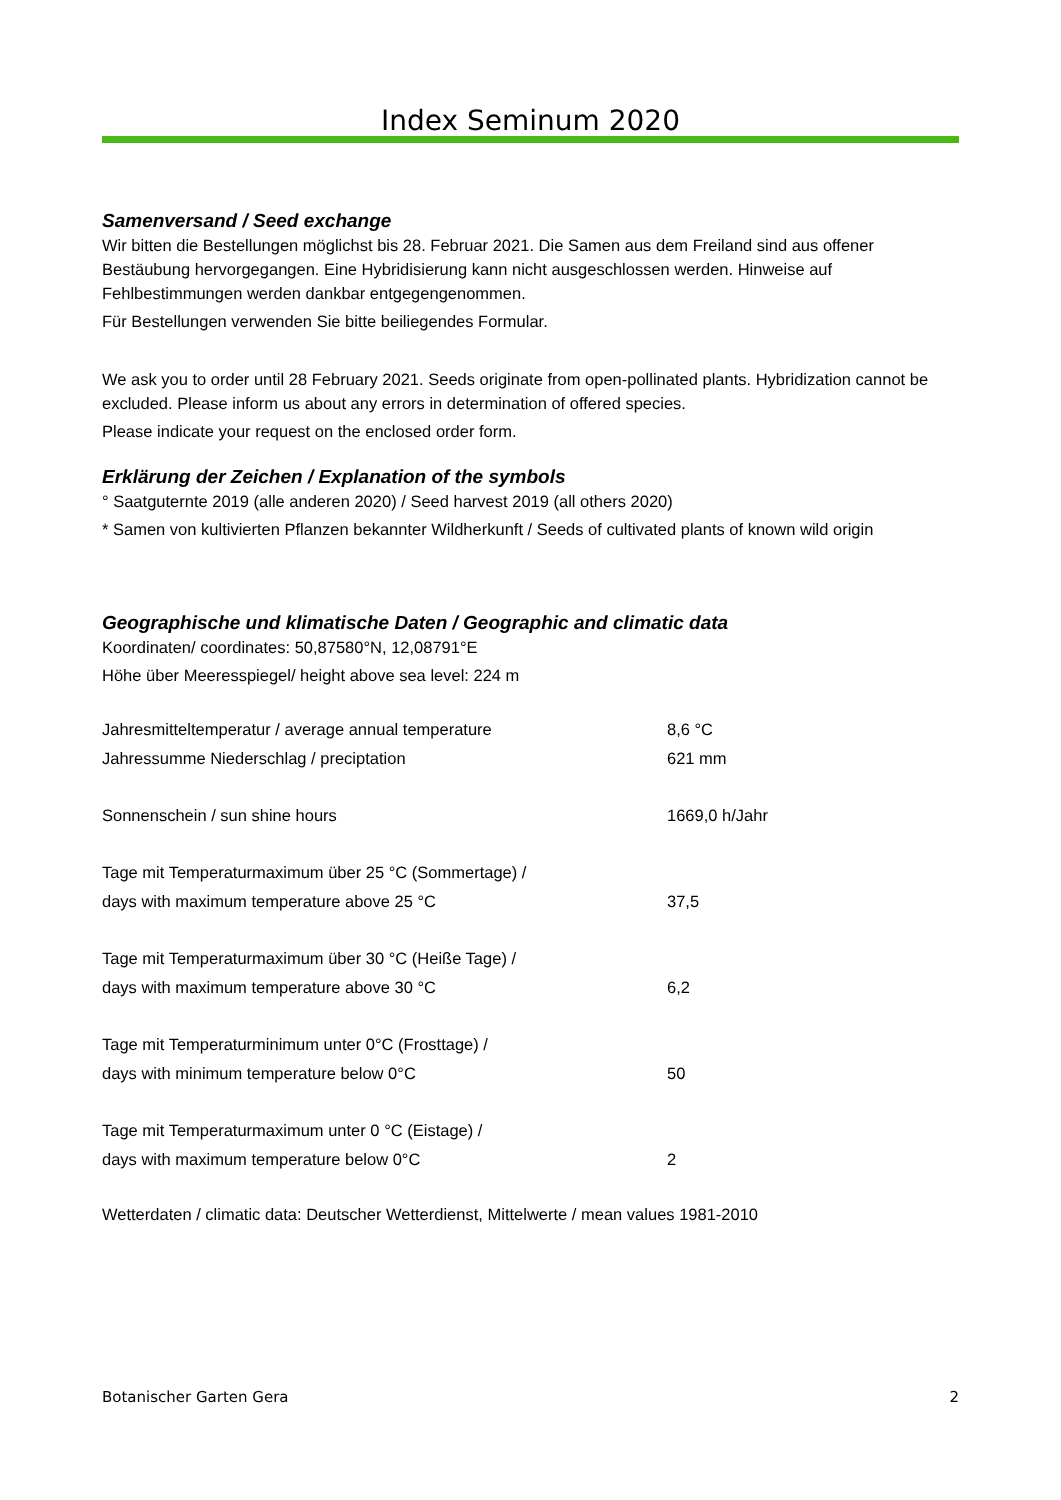Index Seminum 2020
Samenversand / Seed exchange
Wir bitten die Bestellungen möglichst bis 28. Februar 2021. Die Samen aus dem Freiland sind aus offener Bestäubung hervorgegangen. Eine Hybridisierung kann nicht ausgeschlossen werden. Hinweise auf Fehlbestimmungen werden dankbar entgegengenommen.
Für Bestellungen verwenden Sie bitte beiliegendes Formular.
We ask you to order until 28 February 2021. Seeds originate from open-pollinated plants. Hybridization cannot be excluded. Please inform us about any errors in determination of offered species.
Please indicate your request on the enclosed order form.
Erklärung der Zeichen / Explanation of the symbols
° Saatguternte 2019 (alle anderen 2020) / Seed harvest 2019 (all others 2020)
* Samen von kultivierten Pflanzen bekannter Wildherkunft / Seeds of cultivated plants of known wild origin
Geographische und klimatische Daten / Geographic and climatic data
Koordinaten/ coordinates: 50,87580°N, 12,08791°E
Höhe über Meeresspiegel/ height above sea level: 224 m
| Jahresmitteltemperatur / average annual temperature | 8,6 °C |
| Jahressumme Niederschlag / preciptation | 621 mm |
| Sonnenschein / sun shine hours | 1669,0 h/Jahr |
| Tage mit Temperaturmaximum über 25 °C (Sommertage) / days with maximum temperature above 25 °C | 37,5 |
| Tage mit Temperaturmaximum über 30 °C (Heiße Tage) / days with maximum temperature above 30 °C | 6,2 |
| Tage mit Temperaturminimum unter 0°C (Frosttage) / days with minimum temperature below 0°C | 50 |
| Tage mit Temperaturmaximum unter 0 °C (Eistage) / days with maximum temperature below 0°C | 2 |
Wetterdaten / climatic data: Deutscher Wetterdienst, Mittelwerte / mean values 1981-2010
Botanischer Garten Gera 2